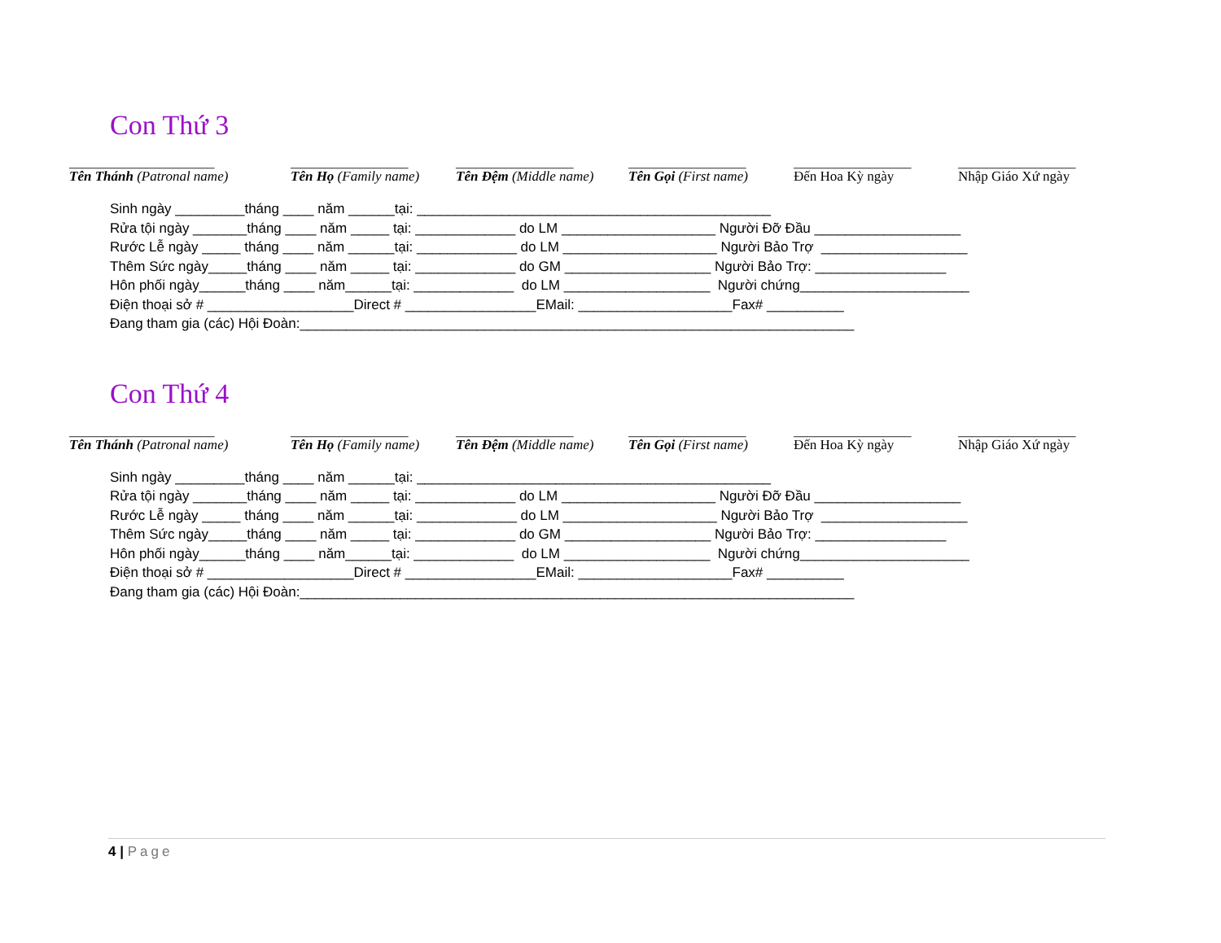Con Thứ 3
_____________________
Tên Thánh (Patronal name)
_________________
Tên Họ (Family name)
_________________
Tên Đệm (Middle name)
_________________
Tên Gọi (First name)
_________________
Đến Hoa Kỳ ngày
_________________
Nhập Giáo Xứ ngày
Sinh ngày _________tháng ____ năm ______tại: ______________________________________________ Rửa tội ngày _______tháng ____ năm _____ tại: _____________ do LM ____________________ Người Đỡ Đầu ___________________ Rước Lễ ngày _____ tháng ____ năm ______tại: _____________ do LM ____________________ Người Bảo Trợ ___________________ Thêm Sức ngày_____tháng ____ năm _____ tại: _____________ do GM ___________________ Người Bảo Trợ: _________________ Hôn phối ngày______tháng ____ năm______tại: _____________ do LM ___________________ Người chứng______________________ Điện thoại sở # ___________________Direct # _________________EMail: ____________________Fax# __________ Đang tham gia (các) Hội Đoàn:________________________________________________________________________
Con Thứ 4
_____________________
Tên Thánh (Patronal name)
_________________
Tên Họ (Family name)
_________________
Tên Đệm (Middle name)
_________________
Tên Gọi (First name)
_________________
Đến Hoa Kỳ ngày
_________________
Nhập Giáo Xứ ngày
Sinh ngày _________tháng ____ năm ______tại: ______________________________________________ Rửa tội ngày _______tháng ____ năm _____ tại: _____________ do LM ____________________ Người Đỡ Đầu ___________________ Rước Lễ ngày _____ tháng ____ năm ______tại: _____________ do LM ____________________ Người Bảo Trợ ___________________ Thêm Sức ngày_____tháng ____ năm _____ tại: _____________ do GM ___________________ Người Bảo Trợ: _________________ Hôn phối ngày______tháng ____ năm______tại: _____________ do LM ___________________ Người chứng______________________ Điện thoại sở # ___________________Direct # _________________EMail: ____________________Fax# __________ Đang tham gia (các) Hội Đoàn:________________________________________________________________________
4 | Page